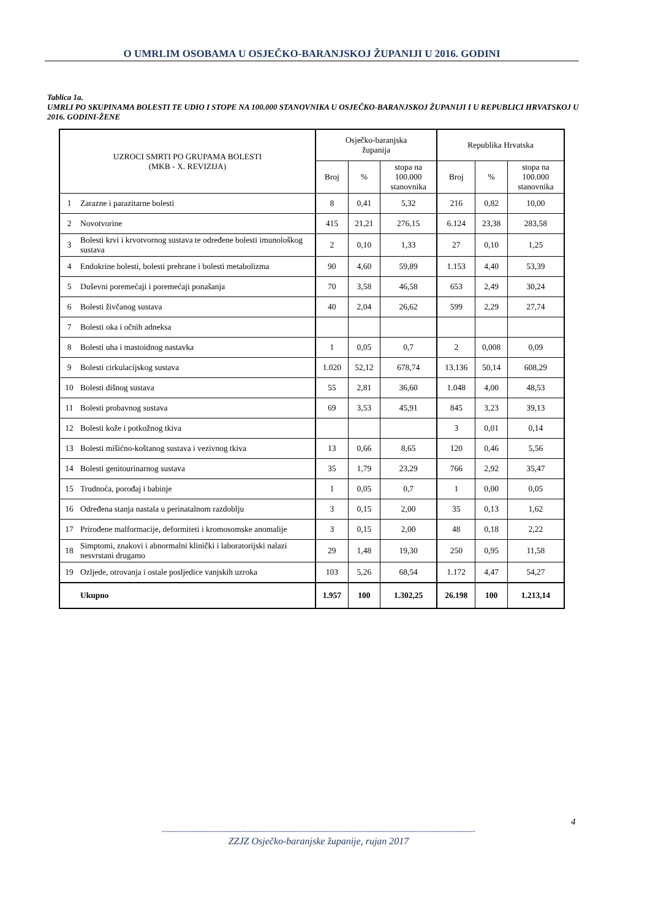O UMRLIM OSOBAMA U OSJEČKO-BARANJSKOJ ŽUPANIJI U 2016. GODINI
Tablica 1a.
UMRLI PO SKUPINAMA BOLESTI TE UDIO I STOPE NA 100.000 STANOVNIKA U OSJEČKO-BARANJSKOJ ŽUPANIJI I U REPUBLICI HRVATSKOJ U 2016. GODINI-ŽENE
| UZROCI SMRTI PO GRUPAMA BOLESTI (MKB - X. REVIZIJA) | | Osječko-baranjska županija | | | Republika Hrvatska | | |
| --- | --- | --- | --- | --- | --- | --- | --- |
| | | Broj | % | stopa na 100.000 stanovnika | Broj | % | stopa na 100.000 stanovnika |
| 1 | Zarazne i parazitarne bolesti | 8 | 0,41 | 5,32 | 216 | 0,82 | 10,00 |
| 2 | Novotvorine | 415 | 21,21 | 276,15 | 6.124 | 23,38 | 283,58 |
| 3 | Bolesti krvi i krvotvornog sustava te određene bolesti imunološkog sustava | 2 | 0,10 | 1,33 | 27 | 0,10 | 1,25 |
| 4 | Endokrine bolesti, bolesti prehrane i bolesti metabolizma | 90 | 4,60 | 59,89 | 1.153 | 4,40 | 53,39 |
| 5 | Duševni poremećaji i poremećaji ponašanja | 70 | 3,58 | 46,58 | 653 | 2,49 | 30,24 |
| 6 | Bolesti živčanog sustava | 40 | 2,04 | 26,62 | 599 | 2,29 | 27,74 |
| 7 | Bolesti oka i očnih adneksa | | | | | | |
| 8 | Bolesti uha i mastoidnog nastavka | 1 | 0,05 | 0,7 | 2 | 0,008 | 0,09 |
| 9 | Bolesti cirkulacijskog sustava | 1.020 | 52,12 | 678,74 | 13.136 | 50,14 | 608,29 |
| 10 | Bolesti dišnog sustava | 55 | 2,81 | 36,60 | 1.048 | 4,00 | 48,53 |
| 11 | Bolesti probavnog sustava | 69 | 3,53 | 45,91 | 845 | 3,23 | 39,13 |
| 12 | Bolesti kože i potkožnog tkiva | | | | 3 | 0,01 | 0,14 |
| 13 | Bolesti mišićno-koštanog sustava i vezivnog tkiva | 13 | 0,66 | 8,65 | 120 | 0,46 | 5,56 |
| 14 | Bolesti genitourinarnog sustava | 35 | 1,79 | 23,29 | 766 | 2,92 | 35,47 |
| 15 | Trudnoća, porođaj i babinje | 1 | 0,05 | 0,7 | 1 | 0,00 | 0,05 |
| 16 | Određena stanja nastala u perinatalnom razdoblju | 3 | 0,15 | 2,00 | 35 | 0,13 | 1,62 |
| 17 | Prirođene malformacije, deformiteti i kromosomske anomalije | 3 | 0,15 | 2,00 | 48 | 0,18 | 2,22 |
| 18 | Simptomi, znakovi i abnormalni klinički i laboratorijski nalazi nesvrstani drugamo | 29 | 1,48 | 19,30 | 250 | 0,95 | 11,58 |
| 19 | Ozljede, otrovanja i ostale posljedice vanjskih uzroka | 103 | 5,26 | 68,54 | 1.172 | 4,47 | 54,27 |
| | Ukupno | 1.957 | 100 | 1.302,25 | 26.198 | 100 | 1.213,14 |
4
--------------------------------------------------------------------------------------------------------------------------------
ZZJZ Osječko-baranjske županije, rujan 2017